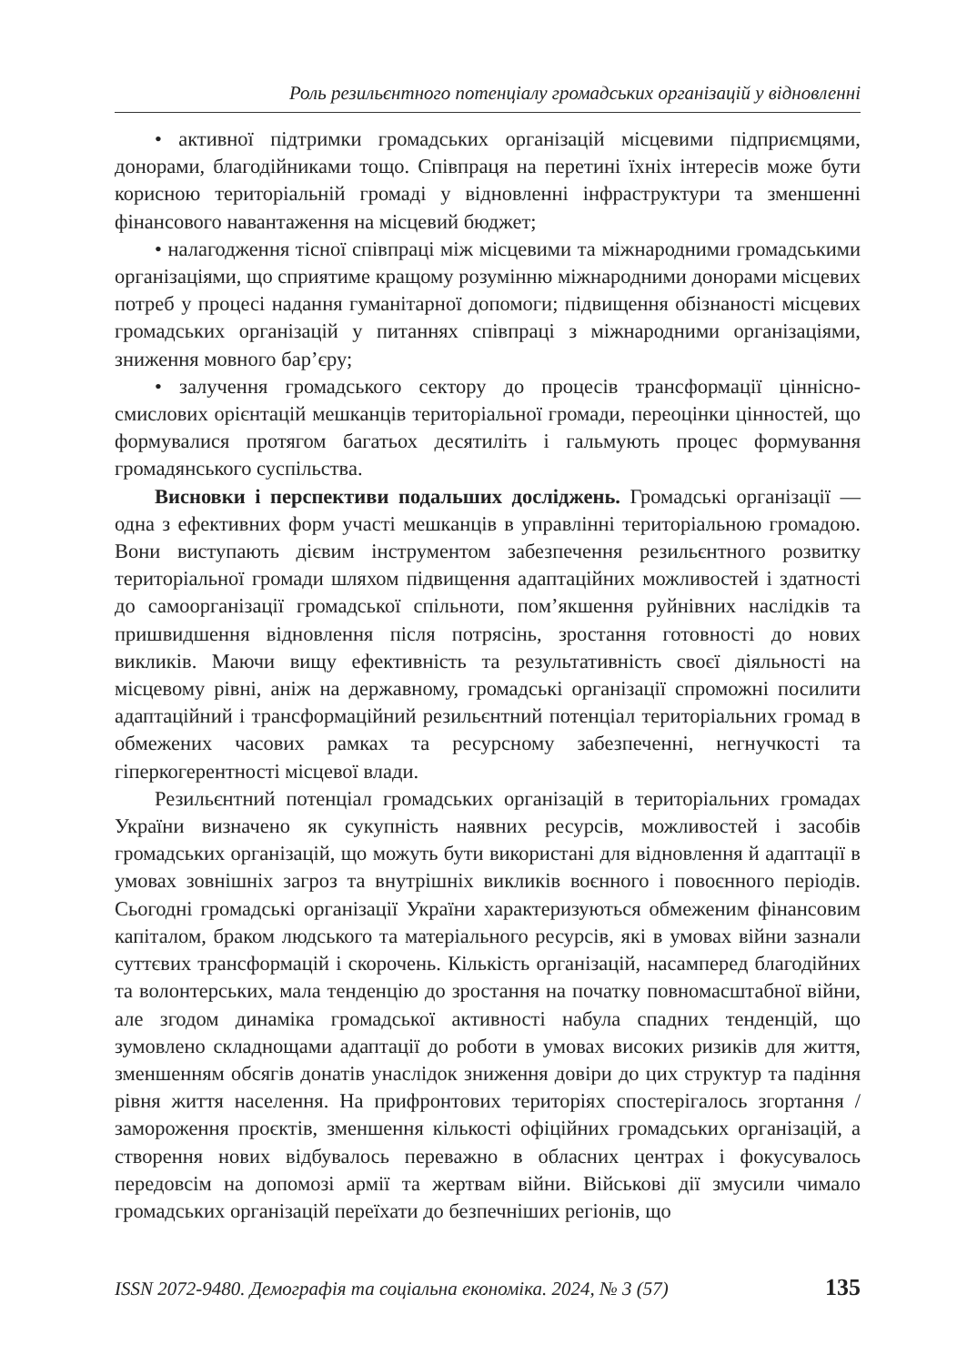Роль резильєнтного потенціалу громадських організацій у відновленні
• активної підтримки громадських організацій місцевими підприємцями, донорами, благодійниками тощо. Співпраця на перетині їхніх інтересів може бути корисною територіальній громаді у відновленні інфраструктури та зменшенні фінансового навантаження на місцевий бюджет;
• налагодження тісної співпраці між місцевими та міжнародними громадськими організаціями, що сприятиме кращому розумінню міжнародними донорами місцевих потреб у процесі надання гуманітарної допомоги; підвищення обізнаності місцевих громадських організацій у питаннях співпраці з міжнародними організаціями, зниження мовного бар’єру;
• залучення громадського сектору до процесів трансформації ціннісно-смислових орієнтацій мешканців територіальної громади, переоцінки цінностей, що формувалися протягом багатьох десятиліть і гальмують процес формування громадянського суспільства.
Висновки і перспективи подальших досліджень. Громадські організації — одна з ефективних форм участі мешканців в управлінні територіальною громадою. Вони виступають дієвим інструментом забезпечення резильєнтного розвитку територіальної громади шляхом підвищення адаптаційних можливостей і здатності до самоорганізації громадської спільноти, пом’якшення руйнівних наслідків та пришвидшення відновлення після потрясінь, зростання готовності до нових викликів. Маючи вищу ефективність та результативність своєї діяльності на місцевому рівні, аніж на державному, громадські організації спроможні посилити адаптаційний і трансформаційний резильєнтний потенціал територіальних громад в обмежених часових рамках та ресурсному забезпеченні, негнучкості та гіперкогерентності місцевої влади.
Резильєнтний потенціал громадських організацій в територіальних громадах України визначено як сукупність наявних ресурсів, можливостей і засобів громадських організацій, що можуть бути використані для відновлення й адаптації в умовах зовнішніх загроз та внутрішніх викликів воєнного і повоєнного періодів. Сьогодні громадські організації України характеризуються обмеженим фінансовим капіталом, браком людського та матеріального ресурсів, які в умовах війни зазнали суттєвих трансформацій і скорочень. Кількість організацій, насамперед благодійних та волонтерських, мала тенденцію до зростання на початку повномасштабної війни, але згодом динаміка громадської активності набула спадних тенденцій, що зумовлено складнощами адаптації до роботи в умовах високих ризиків для життя, зменшенням обсягів донатів унаслідок зниження довіри до цих структур та падіння рівня життя населення. На прифронтових територіях спостерігалось згортання / замороження проєктів, зменшення кількості офіційних громадських організацій, а створення нових відбувалось переважно в обласних центрах і фокусувалось передовсім на допомозі армії та жертвам війни. Військові дії змусили чимало громадських організацій переїхати до безпечніших регіонів, що
ISSN 2072-9480. Демографія та соціальна економіка. 2024, № 3 (57) 135